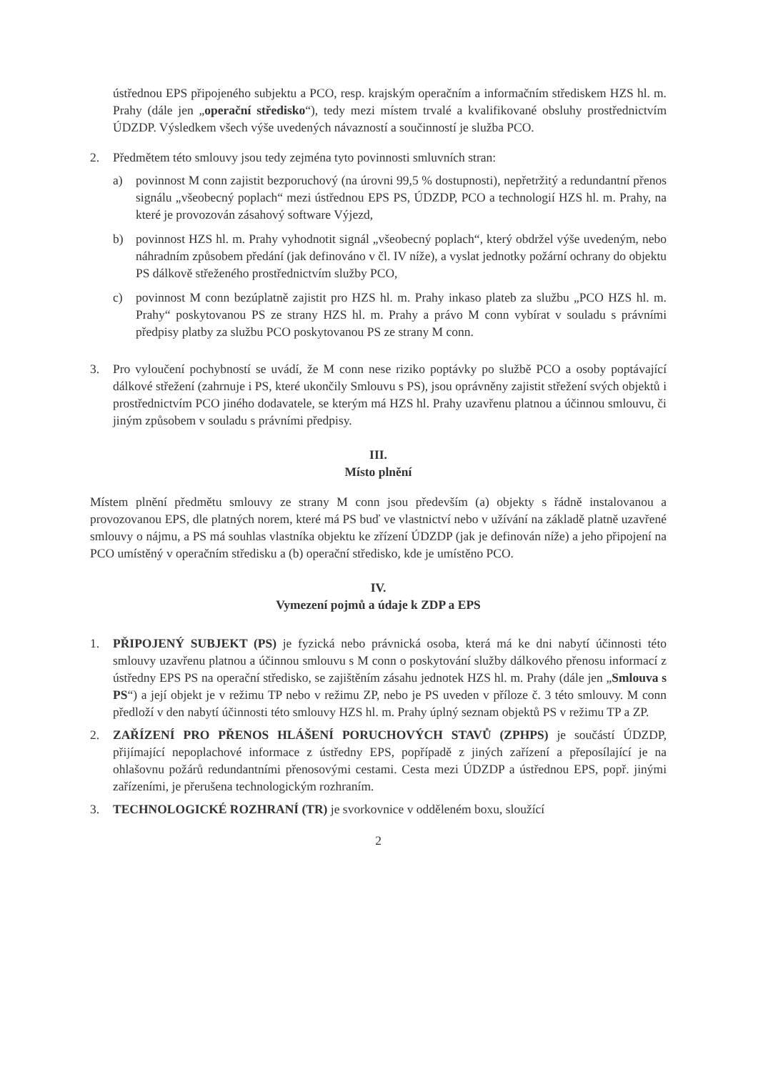ústřednou EPS připojeného subjektu a PCO, resp. krajským operačním a informačním střediskem HZS hl. m. Prahy (dále jen „operační středisko“), tedy mezi místem trvalé a kvalifikované obsluhy prostřednictvím ÚDZDP. Výsledkem všech výše uvedených návazností a součinností je služba PCO.
2. Předmětem této smlouvy jsou tedy zejména tyto povinnosti smluvních stran:
a) povinnost M conn zajistit bezporuchový (na úrovni 99,5 % dostupnosti), nepřetržitý a redundantní přenos signálu „všeobecný poplach“ mezi ústřednou EPS PS, ÚDZDP, PCO a technologií HZS hl. m. Prahy, na které je provozován zásahový software Výjezd,
b) povinnost HZS hl. m. Prahy vyhodnotit signál „všeobecný poplach“, který obdržel výše uvedeným, nebo náhradním způsobem předání (jak definováno v čl. IV níže), a vyslat jednotky požární ochrany do objektu PS dálkově střeženého prostřednictvím služby PCO,
c) povinnost M conn bezúplatně zajistit pro HZS hl. m. Prahy inkaso plateb za službu „PCO HZS hl. m. Prahy“ poskytovanou PS ze strany HZS hl. m. Prahy a právo M conn vybírat v souladu s právními předpisy platby za službu PCO poskytovanou PS ze strany M conn.
3. Pro vyloučení pochybností se uvádí, že M conn nese riziko poptávky po službě PCO a osoby poptávající dálkové střežení (zahrnuje i PS, které ukončily Smlouvu s PS), jsou oprávněny zajistit střežení svých objektů i prostřednictvím PCO jiného dodavatele, se kterým má HZS hl. Prahy uzavřenu platnou a účinnou smlouvu, či jiným způsobem v souladu s právními předpisy.
III.
Místo plnění
Místem plnění předmětu smlouvy ze strany M conn jsou především (a) objekty s řádně instalovanou a provozovanou EPS, dle platných norem, které má PS buď ve vlastnictví nebo v užívání na základě platně uzavřené smlouvy o nájmu, a PS má souhlas vlastníka objektu ke zřízení ÚDZDP (jak je definován níže) a jeho připojení na PCO umístěný v operačním středisku a (b) operační středisko, kde je umístěno PCO.
IV.
Vymezení pojmů a údaje k ZDP a EPS
1. PŘIPOJENÝ SUBJEKT (PS) je fyzická nebo právnická osoba, která má ke dni nabytí účinnosti této smlouvy uzavřenu platnou a účinnou smlouvu s M conn o poskytování služby dálkového přenosu informací z ústředny EPS PS na operační středisko, se zajištěním zásahu jednotek HZS hl. m. Prahy (dále jen „Smlouva s PS“) a její objekt je v režimu TP nebo v režimu ZP, nebo je PS uveden v příloze č. 3 této smlouvy. M conn předloží v den nabytí účinnosti této smlouvy HZS hl. m. Prahy úplný seznam objektů PS v režimu TP a ZP.
2. ZAŘÍZENÍ PRO PŘENOS HLÁŠENÍ PORUCHOVÝCH STAVŮ (ZPHPS) je součástí ÚDZDP, přijímající nepoplachové informace z ústředny EPS, popřípadě z jiných zařízení a přeposílající je na ohlašovnu požárů redundantními přenosovými cestami. Cesta mezi ÚDZDP a ústřednou EPS, popř. jinými zařízeními, je přerušena technologickým rozhraním.
3. TECHNOLOGICKÉ ROZHRANÍ (TR) je svorkovnice v odděleném boxu, sloužící
2